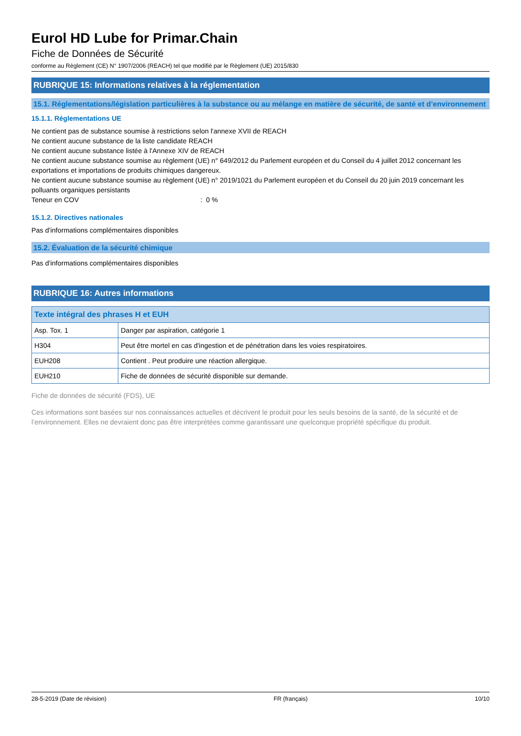Eurol HD Lube for Primar.Chain
Fiche de Données de Sécurité
conforme au Règlement (CE) N° 1907/2006 (REACH) tel que modifié par le Règlement (UE) 2015/830
RUBRIQUE 15: Informations relatives à la réglementation
15.1. Réglementations/législation particulières à la substance ou au mélange en matière de sécurité, de santé et d’environnement
15.1.1. Réglementations UE
Ne contient pas de substance soumise à restrictions selon l'annexe XVII de REACH
Ne contient aucune substance de la liste candidate REACH
Ne contient aucune substance listée à l'Annexe XIV de REACH
Ne contient aucune substance soumise au règlement (UE) n° 649/2012 du Parlement européen et du Conseil du 4 juillet 2012 concernant les exportations et importations de produits chimiques dangereux.
Ne contient aucune substance soumise au règlement (UE) n° 2019/1021 du Parlement européen et du Conseil du 20 juin 2019 concernant les polluants organiques persistants
Teneur en COV : 0 %
15.1.2. Directives nationales
Pas d'informations complémentaires disponibles
15.2. Évaluation de la sécurité chimique
Pas d'informations complémentaires disponibles
RUBRIQUE 16: Autres informations
| Texte intégral des phrases H et EUH | |
| --- | --- |
| Asp. Tox. 1 | Danger par aspiration, catégorie 1 |
| H304 | Peut être mortel en cas d'ingestion et de pénétration dans les voies respiratoires. |
| EUH208 | Contient . Peut produire une réaction allergique. |
| EUH210 | Fiche de données de sécurité disponible sur demande. |
Fiche de données de sécurité (FDS), UE
Ces informations sont basées sur nos connaissances actuelles et décrivent le produit pour les seuls besoins de la santé, de la sécurité et de l’environnement. Elles ne devraient donc pas être interprétées comme garantissant une quelconque propriété spécifique du produit.
28-5-2019 (Date de révision) FR (français) 10/10